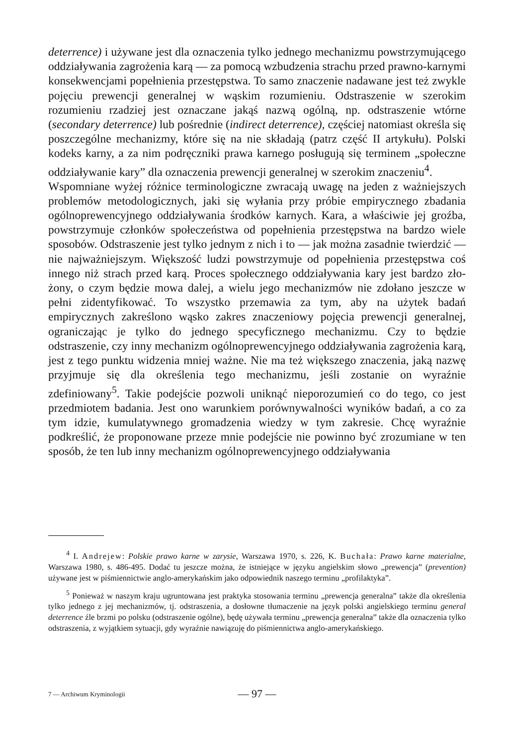deterrence) i używane jest dla oznaczenia tylko jednego mechanizmu po­wstrzymującego oddziaływania zagrożenia karą — za pomocą wzbudzenia strachu przed prawno-karnymi konsekwencjami popełnienia przestępstwa. To samo znaczenie nadawane jest też zwykle pojęciu prewencji generalnej w wąskim rozumieniu. Odstraszenie w szerokim rozumieniu rzadziej jest oznaczane jakąś nazwą ogólną, np. odstraszenie wtórne (secondary deterrence) lub pośrednie (indirect deterrence), częściej natomiast określa się poszczególne mechanizmy, które się na nie składają (patrz część II artykułu). Polski kodeks karny, a za nim podręczniki prawa karnego posługują się terminem „społeczne oddziaływanie kary” dla oznaczenia prewencji generalnej w szerokim znaczeniu<sup>4</sup>.
Wspomniane wyżej różnice terminologiczne zwracają uwagę na jeden z ważniejszych problemów metodologicznych, jaki się wyłania przy próbie empirycznego zbadania ogólnoprewencyjnego oddziaływania środków karnych. Kara, a właściwie jej groźba, powstrzymuje członków społeczeństwa od popełnienia przestępstwa na bardzo wiele sposobów. Odstraszenie jest tylko jednym z nich i to — jak można zasadnie twierdzić — nie najważniejszym. Większość ludzi powstrzymuje od popełnienia przestępstwa coś innego niż strach przed karą. Proces społecznego oddziaływania kary jest bardzo zło­żony, o czym będzie mowa dalej, a wielu jego mechanizmów nie zdołano jeszcze w pełni zidentyfikować. To wszystko przemawia za tym, aby na użytek badań empirycznych zakreślono wąsko zakres znaczeniowy pojęcia prewencji generalnej, ograniczając je tylko do jednego specyficznego mecha­nizmu. Czy to będzie odstraszenie, czy inny mechanizm ogólnoprewencyjnego oddziaływania zagrożenia karą, jest z tego punktu widzenia mniej ważne. Nie ma też większego znaczenia, jaką nazwę przyjmuje się dla określenia tego mechanizmu, jeśli zostanie on wyraźnie zdefiniowany<sup>5</sup>. Takie podejście pozwoli uniknąć nieporozumień co do tego, co jest przedmiotem badania. Jest ono warunkiem porównywalności wyników badań, a co za tym idzie, kumulatywnego gromadzenia wiedzy w tym zakresie. Chcę wyraźnie podkreślić, że proponowane przeze mnie podejście nie powinno być zrozumiane w ten sposób, że ten lub inny mechanizm ogólnoprewencyjnego oddziaływania
<sup>4</sup> I. Andrejew: Polskie prawo karne w zarysie, Warszawa 1970, s. 226, K. Buchała: Prawo karne materialne, Warszawa 1980, s. 486-495. Dodać tu jeszcze można, że istniejące w języku angielskim słowo „prewencja” (prevention) używane jest w piśmiennictwie anglo­-amerykańskim jako odpowiednik naszego terminu „profilaktyka”.
<sup>5</sup> Ponieważ w naszym kraju ugruntowana jest praktyka stosowania terminu „prewencja generalna” także dla określenia tylko jednego z jej mechanizmów, tj. odstraszenia, a dosłowne tłumaczenie na język polski angielskiego terminu general deterrence źle brzmi po polsku (odstraszenie ogólne), będę używała terminu „prewencja generalna” także dla oznaczenia tylko odstraszenia, z wyjątkiem sytuacji, gdy wyraźnie nawiązuję do piśmiennictwa anglo-amerykań­skiego.
7 — Archiwum Kryminologii
— 97 —